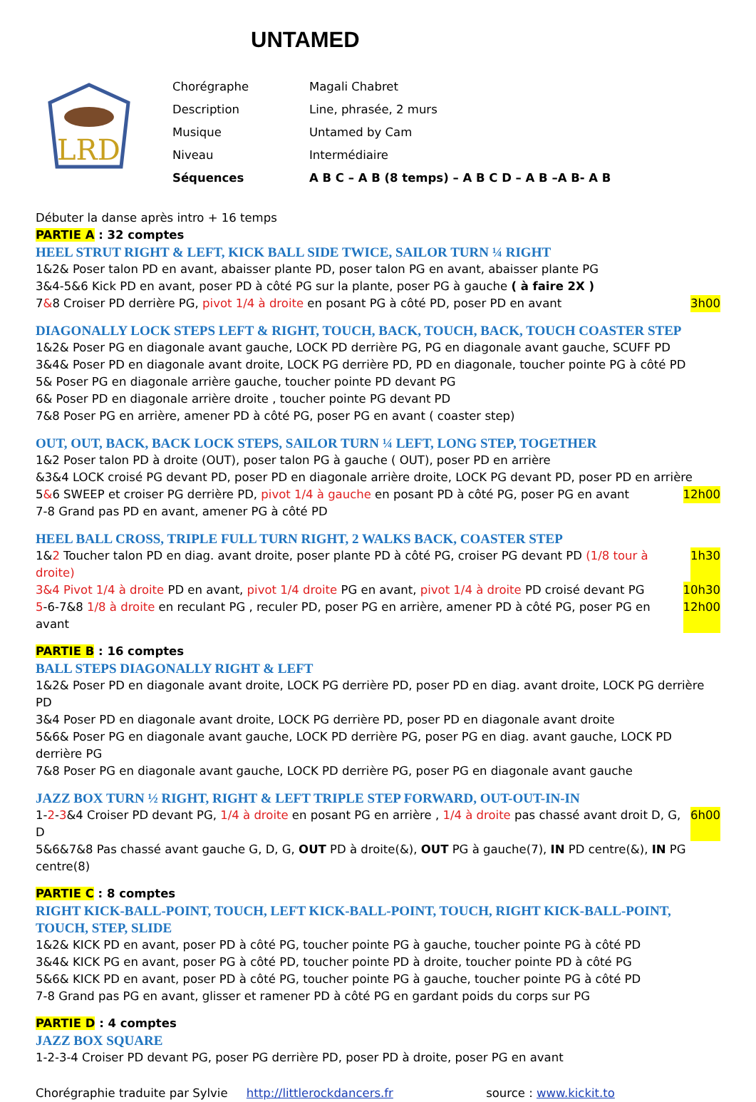UNTAMED
LRD
| Chorégraphe | Magali Chabret |
| Description | Line, phrasée, 2 murs |
| Musique | Untamed by Cam |
| Niveau | Intermédiaire |
| Séquences | A B C – A B (8 temps) – A B C D – A B –A B- A B |
Débuter la danse après intro + 16 temps
PARTIE A : 32 comptes
HEEL STRUT RIGHT & LEFT, KICK BALL SIDE TWICE, SAILOR TURN ¼ RIGHT
1&2& Poser talon PD en avant, abaisser plante PD, poser talon PG en avant, abaisser plante PG
3&4-5&6 Kick PD en avant, poser PD à côté PG sur la plante, poser PG à gauche ( à faire 2X )
7&8 Croiser PD derrière PG, pivot 1/4 à droite en posant PG à côté PD, poser PD en avant
3h00
DIAGONALLY LOCK STEPS LEFT & RIGHT, TOUCH, BACK, TOUCH, BACK, TOUCH COASTER STEP
1&2& Poser PG en diagonale avant gauche, LOCK PD derrière PG, PG en diagonale avant gauche, SCUFF PD
3&4& Poser PD en diagonale avant droite, LOCK PG derrière PD, PD en diagonale, toucher pointe PG à côté PD
5& Poser PG en diagonale arrière gauche, toucher pointe PD devant PG
6& Poser PD en diagonale arrière droite , toucher pointe PG devant PD
7&8 Poser PG en arrière, amener PD à côté PG, poser PG en avant ( coaster step)
OUT, OUT, BACK, BACK LOCK STEPS, SAILOR TURN ¼ LEFT, LONG STEP, TOGETHER
1&2 Poser talon PD à droite (OUT), poser talon PG à gauche ( OUT), poser PD en arrière
&3&4 LOCK croisé PG devant PD, poser PD en diagonale arrière droite, LOCK PG devant PD, poser PD en arrière
5&6 SWEEP et croiser PG derrière PD, pivot 1/4 à gauche en posant PD à côté PG, poser PG en avant
12h00
7-8 Grand pas PD en avant, amener PG à côté PD
HEEL BALL CROSS, TRIPLE FULL TURN RIGHT, 2 WALKS BACK, COASTER STEP
1&2 Toucher talon PD en diag. avant droite, poser plante PD à côté PG, croiser PG devant PD (1/8 tour à droite)
1h30
3&4 Pivot 1/4 à droite PD en avant, pivot 1/4 droite PG en avant, pivot 1/4 à droite PD croisé devant PG
10h30
5-6-7&8 1/8 à droite en reculant PG , reculer PD, poser PG en arrière, amener PD à côté PG, poser PG en avant
12h00
PARTIE B : 16 comptes
BALL STEPS DIAGONALLY RIGHT & LEFT
1&2& Poser PD en diagonale avant droite, LOCK PG derrière PD, poser PD en diag. avant droite, LOCK PG derrière PD
3&4 Poser PD en diagonale avant droite, LOCK PG derrière PD, poser PD en diagonale avant droite
5&6& Poser PG en diagonale avant gauche, LOCK PD derrière PG, poser PG en diag. avant gauche, LOCK PD derrière PG
7&8 Poser PG en diagonale avant gauche, LOCK PD derrière PG, poser PG en diagonale avant gauche
JAZZ BOX TURN ½ RIGHT, RIGHT & LEFT TRIPLE STEP FORWARD, OUT-OUT-IN-IN
1-2-3&4 Croiser PD devant PG, 1/4 à droite en posant PG en arrière , 1/4 à droite pas chassé avant droit D, G, D
6h00
5&6&7&8 Pas chassé avant gauche G, D, G, OUT PD à droite(&), OUT PG à gauche(7), IN PD centre(&), IN PG centre(8)
PARTIE C : 8 comptes
RIGHT KICK-BALL-POINT, TOUCH, LEFT KICK-BALL-POINT, TOUCH, RIGHT KICK-BALL-POINT, TOUCH, STEP, SLIDE
1&2& KICK PD en avant, poser PD à côté PG, toucher pointe PG à gauche, toucher pointe PG à côté PD
3&4& KICK PG en avant, poser PG à côté PD, toucher pointe PD à droite, toucher pointe PD à côté PG
5&6& KICK PD en avant, poser PD à côté PG, toucher pointe PG à gauche, toucher pointe PG à côté PD
7-8 Grand pas PG en avant, glisser et ramener PD à côté PG en gardant poids du corps sur PG
PARTIE D : 4 comptes
JAZZ BOX SQUARE
1-2-3-4 Croiser PD devant PG, poser PG derrière PD, poser PD à droite, poser PG en avant
Chorégraphie traduite par Sylvie http://littlerockdancers.fr source : www.kickit.to